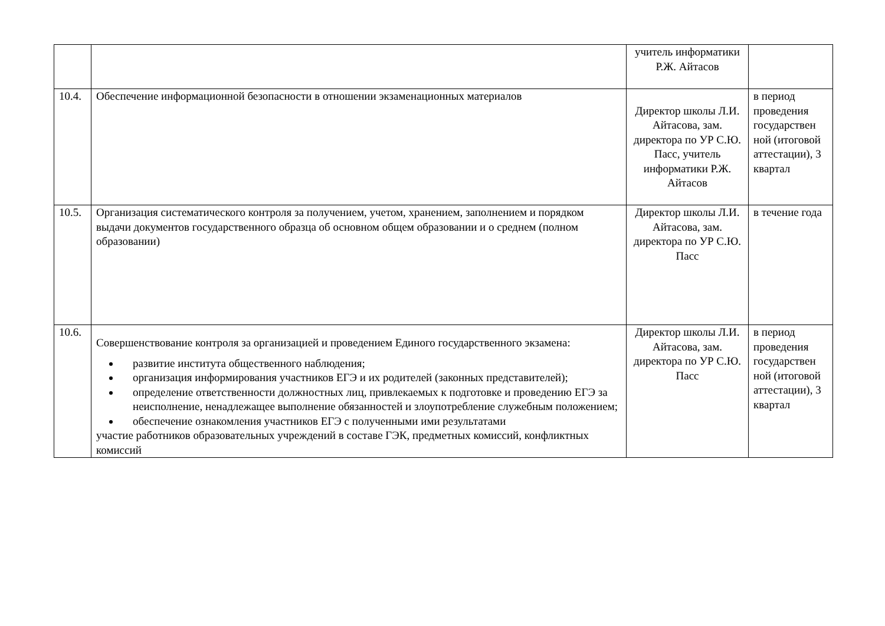| | | учитель информатики Р.Ж. Айтасов | |
| 10.4. | Обеспечение информационной безопасности в отношении экзаменационных материалов | Директор школы Л.И. Айтасова, зам. директора по УР С.Ю. Пасс, учитель информатики Р.Ж. Айтасов | в период проведения государствен ной (итоговой аттестации), 3 квартал |
| 10.5. | Организация систематического контроля за получением, учетом, хранением, заполнением и порядком выдачи документов государственного образца об основном общем образовании и о среднем (полном образовании) | Директор школы Л.И. Айтасова, зам. директора по УР С.Ю. Пасс | в течение года |
| 10.6. | Совершенствование контроля за организацией и проведением Единого государственного экзамена: развитие института общественного наблюдения; организация информирования участников ЕГЭ и их родителей (законных представителей); определение ответственности должностных лиц, привлекаемых к подготовке и проведению ЕГЭ за неисполнение, ненадлежащее выполнение обязанностей и злоупотребление служебным положением; обеспечение ознакомления участников ЕГЭ с полученными ими результатами участие работников образовательных учреждений в составе ГЭК, предметных комиссий, конфликтных комиссий | Директор школы Л.И. Айтасова, зам. директора по УР С.Ю. Пасс | в период проведения государствен ной (итоговой аттестации), 3 квартал |